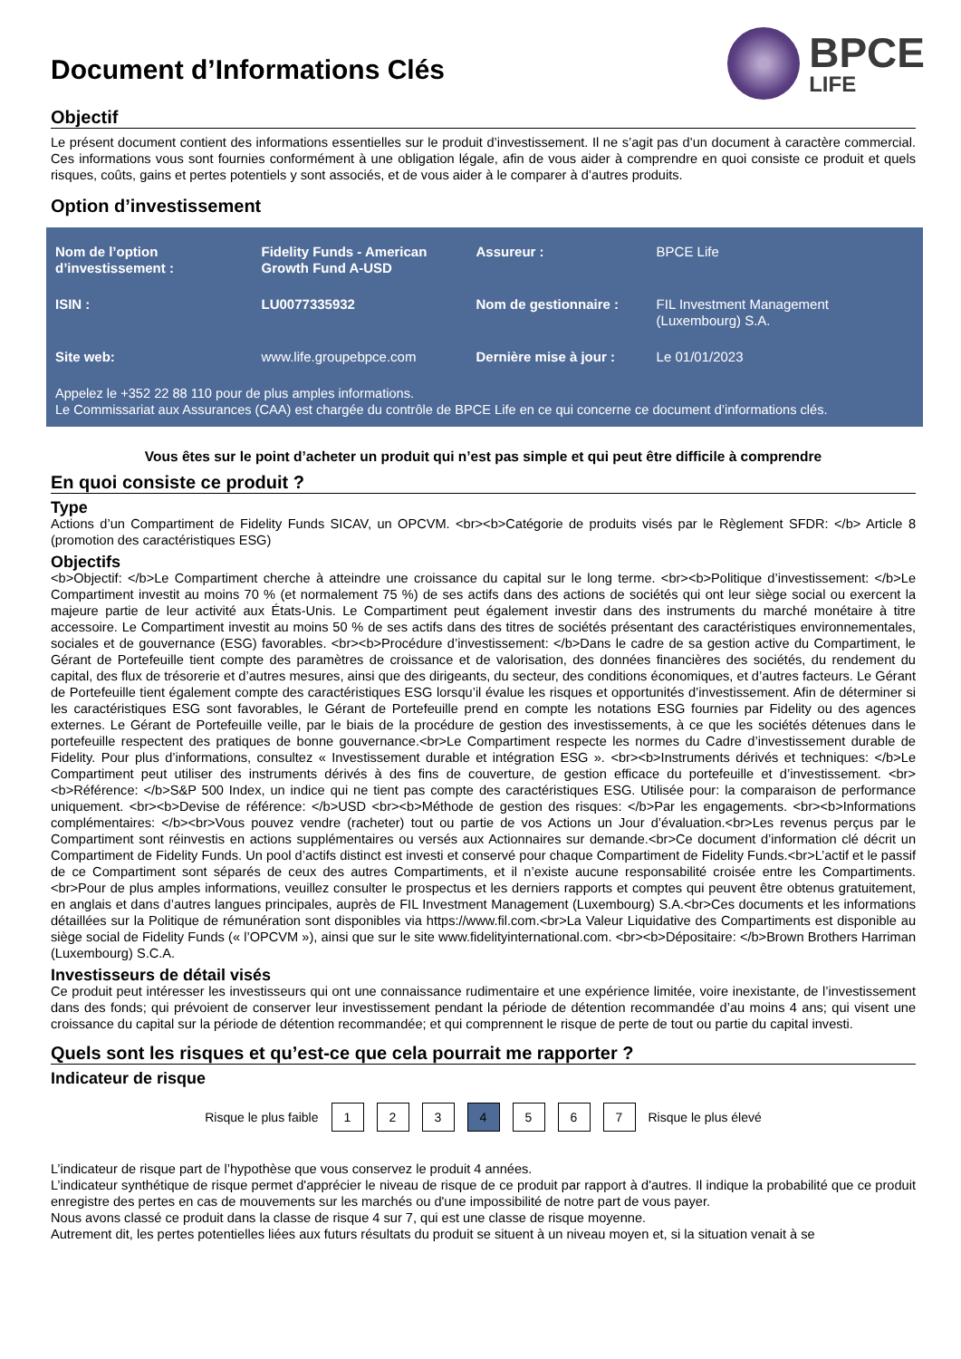Document d’Informations Clés
BPCE
LIFE
Objectif
Le présent document contient des informations essentielles sur le produit d’investissement. Il ne s’agit pas d’un document à caractère commercial. Ces informations vous sont fournies conformément à une obligation légale, afin de vous aider à comprendre en quoi consiste ce produit et quels risques, coûts, gains et pertes potentiels y sont associés, et de vous aider à le comparer à d’autres produits.
Option d’investissement
| Nom de l’option d’investissement : | Fidelity Funds - American Growth Fund A-USD | Assureur : | BPCE Life |
| ISIN : | LU0077335932 | Nom de gestionnaire : | FIL Investment Management (Luxembourg) S.A. |
| Site web: | www.life.groupebpce.com | Dernière mise à jour : | Le 01/01/2023 |
Appelez le +352 22 88 110 pour de plus amples informations.
Le Commissariat aux Assurances (CAA) est chargée du contrôle de BPCE Life en ce qui concerne ce document d’informations clés.
Vous êtes sur le point d’acheter un produit qui n’est pas simple et qui peut être difficile à comprendre
En quoi consiste ce produit ?
Type
Actions d’un Compartiment de Fidelity Funds SICAV, un OPCVM. <br><b>Catégorie de produits visés par le Règlement SFDR: </b> Article 8 (promotion des caractéristiques ESG)
Objectifs
<b>Objectif: </b>Le Compartiment cherche à atteindre une croissance du capital sur le long terme. <br><b>Politique d’investissement: </b>Le Compartiment investit au moins 70 % (et normalement 75 %) de ses actifs dans des actions de sociétés qui ont leur siège social ou exercent la majeure partie de leur activité aux États-Unis. Le Compartiment peut également investir dans des instruments du marché monétaire à titre accessoire. Le Compartiment investit au moins 50 % de ses actifs dans des titres de sociétés présentant des caractéristiques environnementales, sociales et de gouvernance (ESG) favorables. <br><b>Procédure d’investissement: </b>Dans le cadre de sa gestion active du Compartiment, le Gérant de Portefeuille tient compte des paramètres de croissance et de valorisation, des données financières des sociétés, du rendement du capital, des flux de trésorerie et d’autres mesures, ainsi que des dirigeants, du secteur, des conditions économiques, et d’autres facteurs. Le Gérant de Portefeuille tient également compte des caractéristiques ESG lorsqu’il évalue les risques et opportunités d’investissement. Afin de déterminer si les caractéristiques ESG sont favorables, le Gérant de Portefeuille prend en compte les notations ESG fournies par Fidelity ou des agences externes. Le Gérant de Portefeuille veille, par le biais de la procédure de gestion des investissements, à ce que les sociétés détenues dans le portefeuille respectent des pratiques de bonne gouvernance.<br>Le Compartiment respecte les normes du Cadre d’investissement durable de Fidelity. Pour plus d’informations, consultez « Investissement durable et intégration ESG ». <br><b>Instruments dérivés et techniques: </b>Le Compartiment peut utiliser des instruments dérivés à des fins de couverture, de gestion efficace du portefeuille et d’investissement. <br><b>Référence: </b>S&P 500 Index, un indice qui ne tient pas compte des caractéristiques ESG. Utilisée pour: la comparaison de performance uniquement. <br><b>Devise de référence: </b>USD <br><b>Méthode de gestion des risques: </b>Par les engagements. <br><b>Informations complémentaires: </b><br>Vous pouvez vendre (racheter) tout ou partie de vos Actions un Jour d’évaluation.<br>Les revenus perçus par le Compartiment sont réinvestis en actions supplémentaires ou versés aux Actionnaires sur demande.<br>Ce document d’information clé décrit un Compartiment de Fidelity Funds. Un pool d’actifs distinct est investi et conservé pour chaque Compartiment de Fidelity Funds.<br>L’actif et le passif de ce Compartiment sont séparés de ceux des autres Compartiments, et il n’existe aucune responsabilité croisée entre les Compartiments.<br>Pour de plus amples informations, veuillez consulter le prospectus et les derniers rapports et comptes qui peuvent être obtenus gratuitement, en anglais et dans d’autres langues principales, auprès de FIL Investment Management (Luxembourg) S.A.<br>Ces documents et les informations détaillées sur la Politique de rémunération sont disponibles via https://www.fil.com.<br>La Valeur Liquidative des Compartiments est disponible au siège social de Fidelity Funds (« l’OPCVM »), ainsi que sur le site www.fidelityinternational.com. <br><b>Dépositaire: </b>Brown Brothers Harriman (Luxembourg) S.C.A.
Investisseurs de détail visés
Ce produit peut intéresser les investisseurs qui ont une connaissance rudimentaire et une expérience limitée, voire inexistante, de l’investissement dans des fonds; qui prévoient de conserver leur investissement pendant la période de détention recommandée d’au moins 4 ans; qui visent une croissance du capital sur la période de détention recommandée; et qui comprennent le risque de perte de tout ou partie du capital investi.
Quels sont les risques et qu’est-ce que cela pourrait me rapporter ?
Indicateur de risque
Risque le plus faible 1 2 3 4 5 6 7 Risque le plus élevé
L’indicateur de risque part de l’hypothèse que vous conservez le produit 4 années.
L’indicateur synthétique de risque permet d'apprécier le niveau de risque de ce produit par rapport à d'autres. Il indique la probabilité que ce produit enregistre des pertes en cas de mouvements sur les marchés ou d'une impossibilité de notre part de vous payer.
Nous avons classé ce produit dans la classe de risque 4 sur 7, qui est une classe de risque moyenne.
Autrement dit, les pertes potentielles liées aux futurs résultats du produit se situent à un niveau moyen et, si la situation venait à se